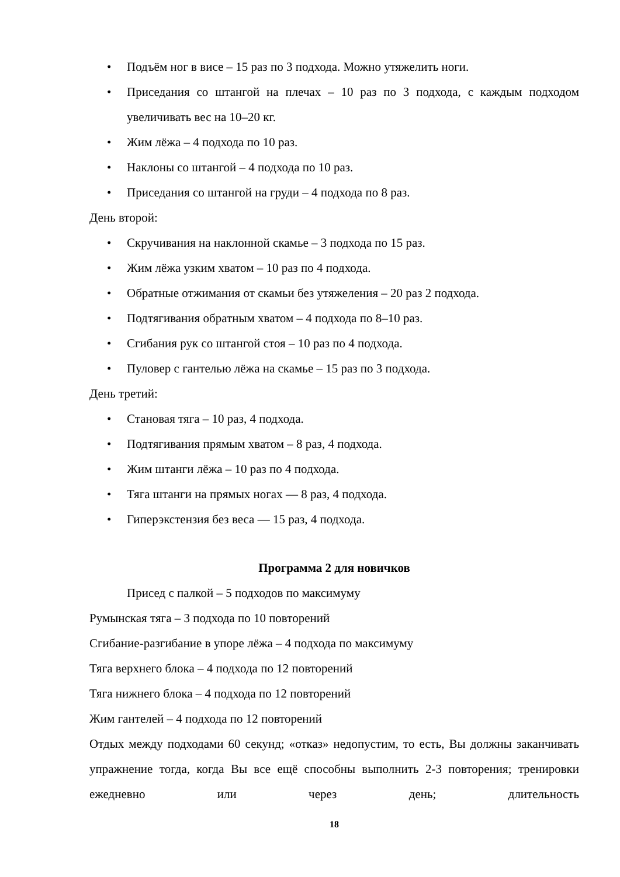• Подъём ног в висе – 15 раз по 3 подхода. Можно утяжелить ноги.
• Приседания со штангой на плечах – 10 раз по 3 подхода, с каждым подходом увеличивать вес на 10–20 кг.
• Жим лёжа – 4 подхода по 10 раз.
• Наклоны со штангой – 4 подхода по 10 раз.
• Приседания со штангой на груди – 4 подхода по 8 раз.
День второй:
• Скручивания на наклонной скамье – 3 подхода по 15 раз.
• Жим лёжа узким хватом – 10 раз по 4 подхода.
• Обратные отжимания от скамьи без утяжеления – 20 раз 2 подхода.
• Подтягивания обратным хватом – 4 подхода по 8–10 раз.
• Сгибания рук со штангой стоя – 10 раз по 4 подхода.
• Пуловер с гантелью лёжа на скамье – 15 раз по 3 подхода.
День третий:
• Становая тяга – 10 раз, 4 подхода.
• Подтягивания прямым хватом – 8 раз, 4 подхода.
• Жим штанги лёжа – 10 раз по 4 подхода.
• Тяга штанги на прямых ногах — 8 раз, 4 подхода.
• Гиперэкстензия без веса — 15 раз, 4 подхода.
Программа 2 для новичков
Присед с палкой – 5 подходов по максимуму
Румынская тяга – 3 подхода по 10 повторений
Сгибание-разгибание в упоре лёжа – 4 подхода по максимуму
Тяга верхнего блока – 4 подхода по 12 повторений
Тяга нижнего блока – 4 подхода по 12 повторений
Жим гантелей – 4 подхода по 12 повторений
Отдых между подходами 60 секунд; «отказ» недопустим, то есть, Вы должны заканчивать упражнение тогда, когда Вы все ещё способны выполнить 2-3 повторения; тренировки ежедневно или через день; длительность
18